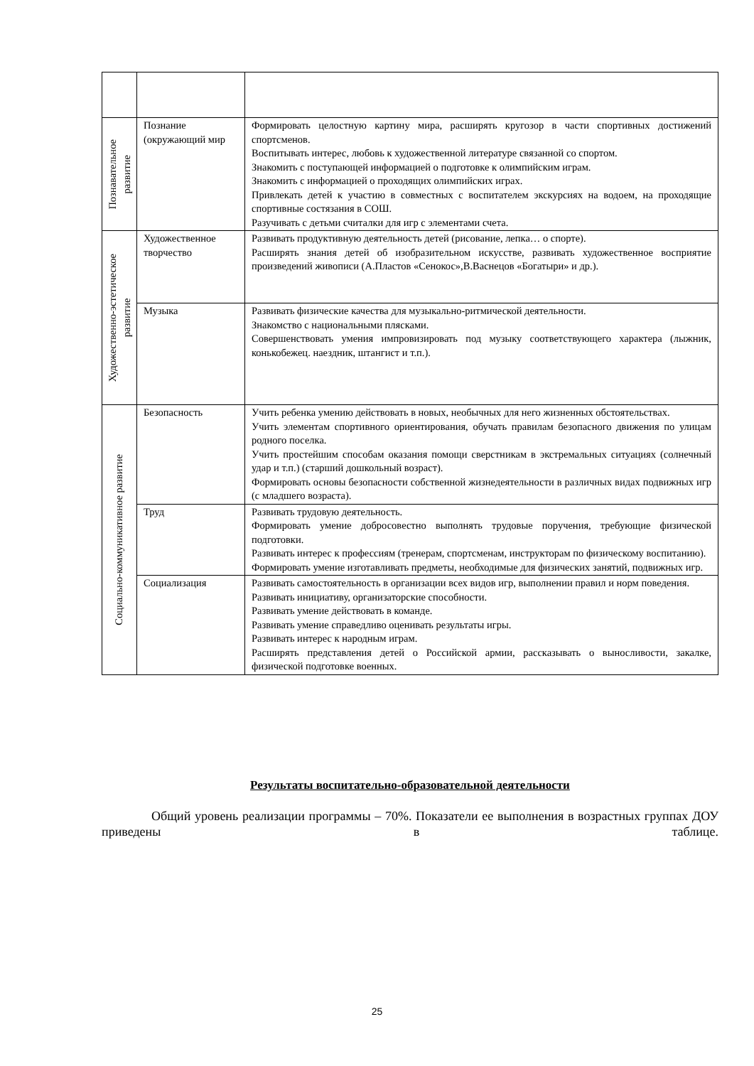| Познавательное развитие | Познание (окружающий мир | Формировать целостную картину мира, расширять кругозор в части спортивных достижений спортсменов. Воспитывать интерес, любовь к художественной литературе связанной со спортом. Знакомить с поступающей информацией о подготовке к олимпийским играм. Знакомить с информацией о проходящих олимпийских играх. Привлекать детей к участию в совместных с воспитателем экскурсиях на водоем, на проходящие спортивные состязания в СОШ. Разучивать с детьми считалки для игр с элементами счета. |
| Художественно-эстетическое развитие | Художественное творчество | Развивать продуктивную деятельность детей (рисование, лепка… о спорте). Расширять знания детей об изобразительном искусстве, развивать художественное восприятие произведений живописи (А.Пластов «Сенокос»,В.Васнецов «Богатыри» и др.). |
| | Музыка | Развивать физические качества для музыкально-ритмической деятельности. Знакомство с национальными плясками. Совершенствовать умения импровизировать под музыку соответствующего характера (лыжник, конькобежец. наездник, штангист и т.п.). |
| Социально-коммуникативное развитие | Безопасность | Учить ребенка умению действовать в новых, необычных для него жизненных обстоятельствах. Учить элементам спортивного ориентирования, обучать правилам безопасного движения по улицам родного поселка. Учить простейшим способам оказания помощи сверстникам в экстремальных ситуациях (солнечный удар и т.п.) (старший дошкольный возраст). Формировать основы безопасности собственной жизнедеятельности в различных видах подвижных игр (с младшего возраста). |
| | Труд | Развивать трудовую деятельность. Формировать умение добросовестно выполнять трудовые поручения, требующие физической подготовки. Развивать интерес к профессиям (тренерам, спортсменам, инструкторам по физическому воспитанию). Формировать умение изготавливать предметы, необходимые для физических занятий, подвижных игр. |
| | Социализация | Развивать самостоятельность в организации всех видов игр, выполнении правил и норм поведения. Развивать инициативу, организаторские способности. Развивать умение действовать в команде. Развивать умение справедливо оценивать результаты игры. Развивать интерес к народным играм. Расширять представления детей о Российской армии, рассказывать о выносливости, закалке, физической подготовке военных. |
Результаты воспитательно-образовательной деятельности
Общий уровень реализации программы – 70%. Показатели ее выполнения в возрастных группах ДОУ приведены в таблице.
25